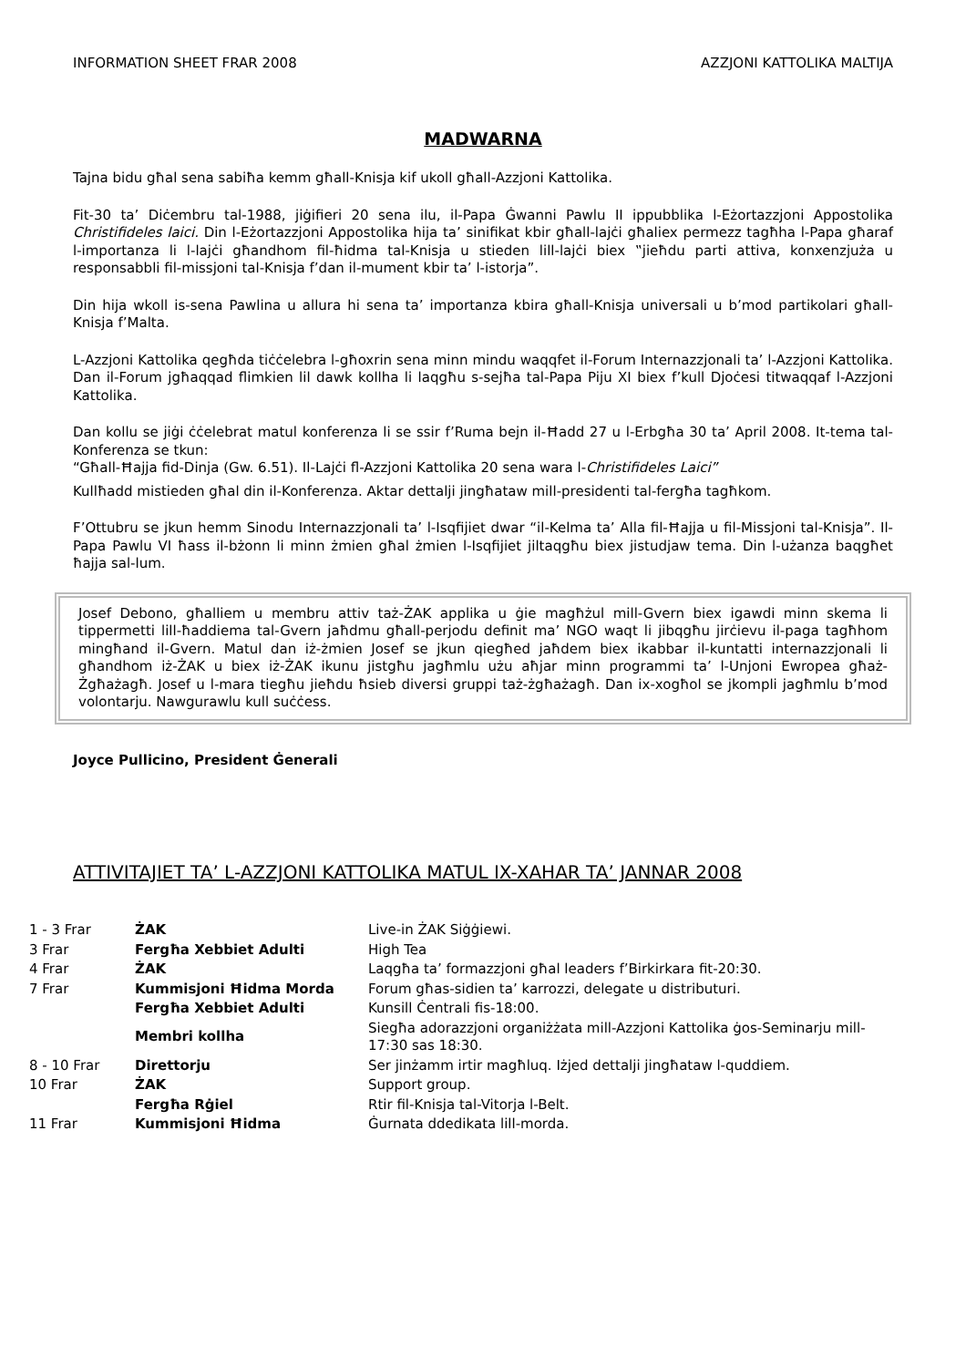INFORMATION SHEET FRAR 2008 AZZJONI KATTOLIKA MALTIJA
MADWARNA
Tajna bidu għal sena sabiħa kemm għall-Knisja kif ukoll għall-Azzjoni Kattolika.
Fit-30 ta’ Diċembru tal-1988, jiġifieri 20 sena ilu, il-Papa Ġwanni Pawlu II ippubblika l-Eżortazzjoni Appostolika Christifideles laici. Din l-Eżortazzjoni Appostolika hija ta’ sinifikat kbir għall-lajċi għaliex permezz tagħha l-Papa għaraf l-importanza li l-lajċi għandhom fil-ħidma tal-Knisja u stieden lill-lajċi biex ‟jieħdu parti attiva, konxenzjuża u responsabbli fil-missjoni tal-Knisja f’dan il-mument kbir ta’ l-istorja”.
Din hija wkoll is-sena Pawlina u allura hi sena ta’ importanza kbira għall-Knisja universali u b’mod partikolari għall-Knisja f’Malta.
L-Azzjoni Kattolika qegħda tiċċelebra l-għoxrin sena minn mindu waqqfet il-Forum Internazzjonali ta’ l-Azzjoni Kattolika. Dan il-Forum jgħaqqad flimkien lil dawk kollha li laqgħu s-sejħa tal-Papa Piju XI biex f’kull Djoċesi titwaqqaf l-Azzjoni Kattolika.
Dan kollu se jiġi ċċelebrat matul konferenza li se ssir f’Ruma bejn il-Ħadd 27 u l-Erbgħa 30 ta’ April 2008. It-tema tal-Konferenza se tkun:
“Għall-Ħajja fid-Dinja (Gw. 6.51). Il-Lajċi fl-Azzjoni Kattolika 20 sena wara l-Christifideles Laici”
Kullħadd mistieden għal din il-Konferenza. Aktar dettalji jingħataw mill-presidenti tal-fergħa tagħkom.
F’Ottubru se jkun hemm Sinodu Internazzjonali ta’ l-Isqfijiet dwar “il-Kelma ta’ Alla fil-Ħajja u fil-Missjoni tal-Knisja”. Il-Papa Pawlu VI ħass il-bżonn li minn żmien għal żmien l-Isqfijiet jiltaqgħu biex jistudjaw tema. Din l-użanza baqgħet ħajja sal-lum.
Josef Debono, għalliem u membru attiv taż-ŻAK applika u ġie magħżul mill-Gvern biex igawdi minn skema li tippermetti lill-ħaddiema tal-Gvern jaħdmu għall-perjodu definit ma’ NGO waqt li jibqgħu jirċievu il-paga tagħhom mingħand il-Gvern. Matul dan iż-żmien Josef se jkun qiegħed jaħdem biex ikabbar il-kuntatti internazzjonali li għandhom iż-ŻAK u biex iż-ŻAK ikunu jistgħu jagħmlu użu aħjar minn programmi ta’ l-Unjoni Ewropea għaż-Żgħażagħ. Josef u l-mara tiegħu jieħdu ħsieb diversi gruppi taż-żgħażagħ. Dan ix-xogħol se jkompli jagħmlu b’mod volontarju. Nawgurawlu kull suċċess.
Joyce Pullicino, President Ġenerali
ATTIVITAJIET TA’ L-AZZJONI KATTOLIKA MATUL IX-XAHAR TA’ JANNAR 2008
| 1 - 3 Frar | ŻAK | Live-in ŻAK Siġġiewi. |
| 3 Frar | Fergħa Xebbiet Adulti | High Tea |
| 4 Frar | ŻAK | Laqgħa ta’ formazzjoni għal leaders f’Birkirkara fit-20:30. |
| 7 Frar | Kummisjoni Ħidma Morda | Forum għas-sidien ta’ karrozzi, delegate u distributuri. |
| | Fergħa Xebbiet Adulti | Kunsill Ċentrali fis-18:00. |
| | Membri kollha | Siegħa adorazzjoni organiżżata mill-Azzjoni Kattolika ġos-Seminarju mill-17:30 sas 18:30. |
| 8 - 10 Frar | Direttorju | Ser jinżamm irtir magħluq. Iżjed dettalji jingħataw l-quddiem. |
| 10 Frar | ŻAK | Support group. |
| | Fergħa Rġiel | Rtir fil-Knisja tal-Vitorja l-Belt. |
| 11 Frar | Kummisjoni Ħidma | Ġurnata ddedikata lill-morda. |